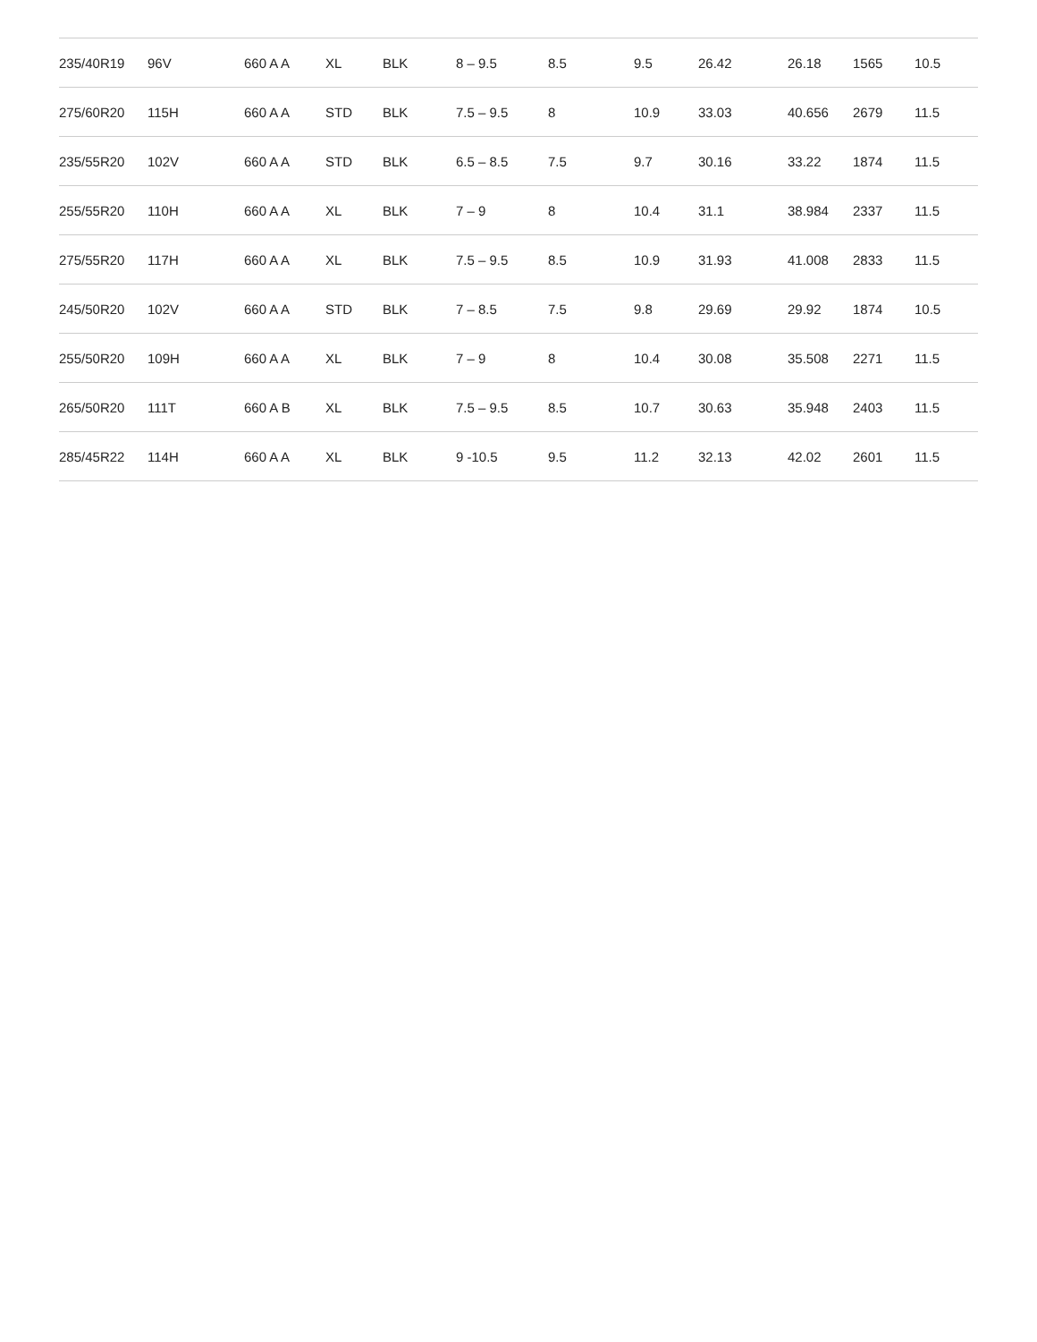| 235/40R19 | 96V | 660 A A | XL | BLK | 8 – 9.5 | 8.5 | 9.5 | 26.42 | 26.18 | 1565 | 10.5 |
| 275/60R20 | 115H | 660 A A | STD | BLK | 7.5 – 9.5 | 8 | 10.9 | 33.03 | 40.656 | 2679 | 11.5 |
| 235/55R20 | 102V | 660 A A | STD | BLK | 6.5 – 8.5 | 7.5 | 9.7 | 30.16 | 33.22 | 1874 | 11.5 |
| 255/55R20 | 110H | 660 A A | XL | BLK | 7 – 9 | 8 | 10.4 | 31.1 | 38.984 | 2337 | 11.5 |
| 275/55R20 | 117H | 660 A A | XL | BLK | 7.5 – 9.5 | 8.5 | 10.9 | 31.93 | 41.008 | 2833 | 11.5 |
| 245/50R20 | 102V | 660 A A | STD | BLK | 7 – 8.5 | 7.5 | 9.8 | 29.69 | 29.92 | 1874 | 10.5 |
| 255/50R20 | 109H | 660 A A | XL | BLK | 7 – 9 | 8 | 10.4 | 30.08 | 35.508 | 2271 | 11.5 |
| 265/50R20 | 111T | 660 A B | XL | BLK | 7.5 – 9.5 | 8.5 | 10.7 | 30.63 | 35.948 | 2403 | 11.5 |
| 285/45R22 | 114H | 660 A A | XL | BLK | 9 -10.5 | 9.5 | 11.2 | 32.13 | 42.02 | 2601 | 11.5 |